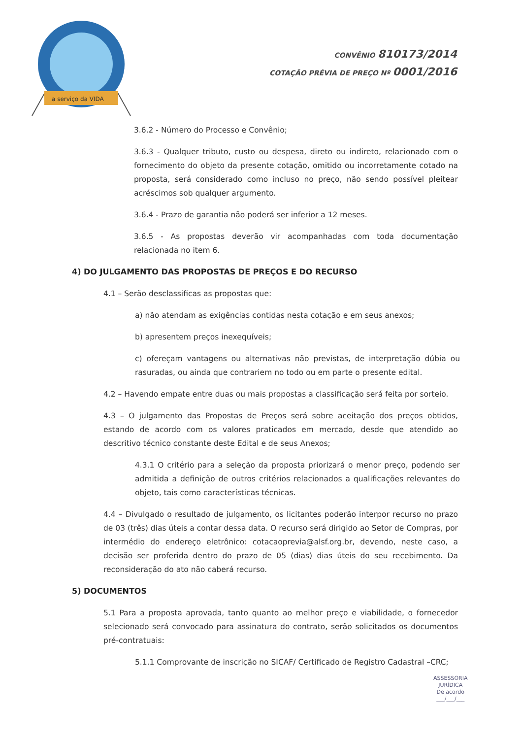a serviço da VIDA
CONVÊNIO 810173/2014
COTAÇÃO PRÉVIA DE PREÇO Nº 0001/2016
3.6.2 - Número do Processo e Convênio;
3.6.3 - Qualquer tributo, custo ou despesa, direto ou indireto, relacionado com o fornecimento do objeto da presente cotação, omitido ou incorretamente cotado na proposta, será considerado como incluso no preço, não sendo possível pleitear acréscimos sob qualquer argumento.
3.6.4 - Prazo de garantia não poderá ser inferior a 12 meses.
3.6.5 - As propostas deverão vir acompanhadas com toda documentação relacionada no item 6.
4) DO JULGAMENTO DAS PROPOSTAS DE PREÇOS E DO RECURSO
4.1 – Serão desclassificas as propostas que:
a) não atendam as exigências contidas nesta cotação e em seus anexos;
b) apresentem preços inexequíveis;
c) ofereçam vantagens ou alternativas não previstas, de interpretação dúbia ou rasuradas, ou ainda que contrariem no todo ou em parte o presente edital.
4.2 – Havendo empate entre duas ou mais propostas a classificação será feita por sorteio.
4.3 – O julgamento das Propostas de Preços será sobre aceitação dos preços obtidos, estando de acordo com os valores praticados em mercado, desde que atendido ao descritivo técnico constante deste Edital e de seus Anexos;
4.3.1 O critério para a seleção da proposta priorizará o menor preço, podendo ser admitida a definição de outros critérios relacionados a qualificações relevantes do objeto, tais como características técnicas.
4.4 – Divulgado o resultado de julgamento, os licitantes poderão interpor recurso no prazo de 03 (três) dias úteis a contar dessa data. O recurso será dirigido ao Setor de Compras, por intermédio do endereço eletrônico: cotacaoprevia@alsf.org.br, devendo, neste caso, a decisão ser proferida dentro do prazo de 05 (dias) dias úteis do seu recebimento. Da reconsideração do ato não caberá recurso.
5) DOCUMENTOS
5.1 Para a proposta aprovada, tanto quanto ao melhor preço e viabilidade, o fornecedor selecionado será convocado para assinatura do contrato, serão solicitados os documentos pré-contratuais:
5.1.1 Comprovante de inscrição no SICAF/ Certificado de Registro Cadastral –CRC;
ASSESSORIA
JURÍDICA
De acordo
___/___/___